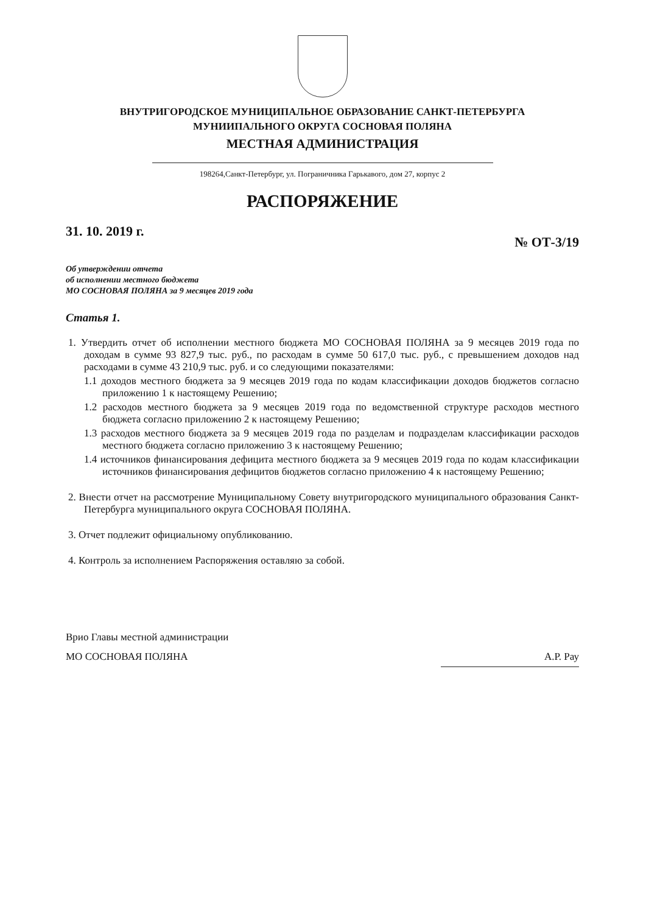ВНУТРИГОРОДСКОЕ МУНИЦИПАЛЬНОЕ ОБРАЗОВАНИЕ САНКТ-ПЕТЕРБУРГА
МУНИИПАЛЬНОГО ОКРУГА СОСНОВАЯ ПОЛЯНА
МЕСТНАЯ АДМИНИСТРАЦИЯ
198264,Санкт-Петербург, ул. Пограничника Гарькавого, дом 27, корпус 2
РАСПОРЯЖЕНИЕ
31. 10. 2019 г. № ОТ-3/19
Об утверждении отчета
об исполнении местного бюджета
МО СОСНОВАЯ ПОЛЯНА за 9 месяцев 2019 года
Статья 1.
1. Утвердить отчет об исполнении местного бюджета МО СОСНОВАЯ ПОЛЯНА за 9 месяцев 2019 года по доходам в сумме 93 827,9 тыс. руб., по расходам в сумме 50 617,0 тыс. руб., с превышением доходов над расходами в сумме 43 210,9 тыс. руб. и со следующими показателями:
1.1 доходов местного бюджета за 9 месяцев 2019 года по кодам классификации доходов бюджетов согласно приложению 1 к настоящему Решению;
1.2 расходов местного бюджета за 9 месяцев 2019 года по ведомственной структуре расходов местного бюджета согласно приложению 2 к настоящему Решению;
1.3 расходов местного бюджета за 9 месяцев 2019 года по разделам и подразделам классификации расходов местного бюджета согласно приложению 3 к настоящему Решению;
1.4 источников финансирования дефицита местного бюджета за 9 месяцев 2019 года по кодам классификации источников финансирования дефицитов бюджетов согласно приложению 4 к настоящему Решению;
2. Внести отчет на рассмотрение Муниципальному Совету внутригородского муниципального образования Санкт-Петербурга муниципального округа СОСНОВАЯ ПОЛЯНА.
3. Отчет подлежит официальному опубликованию.
4. Контроль за исполнением Распоряжения оставляю за собой.
Врио Главы местной администрации
МО СОСНОВАЯ ПОЛЯНА
А.Р. Рау